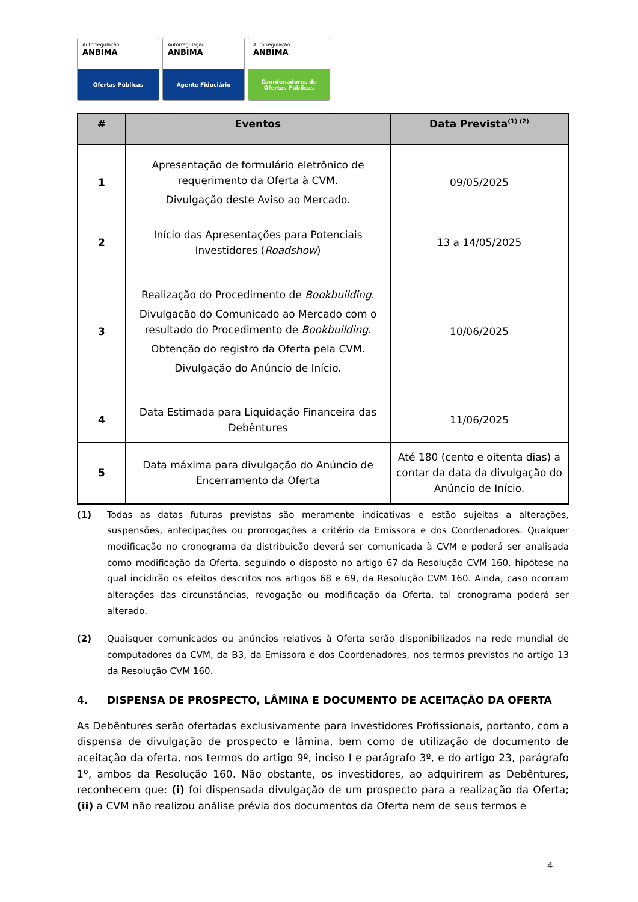Autorregulação
ANBIMA
Ofertas Públicas
Autorregulação
ANBIMA
Agente Fiduciário
Autorregulação
ANBIMA
Coordenadores de
Ofertas Públicas
| # | Eventos | Data Prevista<sup>(1) (2)</sup> |
| --- | --- | --- |
| 1 | Apresentação de formulário eletrônico de requerimento da Oferta à CVM. Divulgação deste Aviso ao Mercado. | 09/05/2025 |
| 2 | Início das Apresentações para Potenciais Investidores ( Roadshow ) | 13 a 14/05/2025 |
| 3 | Realização do Procedimento de Bookbuilding . Divulgação do Comunicado ao Mercado com o resultado do Procedimento de Bookbuilding . Obtenção do registro da Oferta pela CVM. Divulgação do Anúncio de Início. | 10/06/2025 |
| 4 | Data Estimada para Liquidação Financeira das Debêntures | 11/06/2025 |
| 5 | Data máxima para divulgação do Anúncio de Encerramento da Oferta | Até 180 (cento e oitenta dias) a contar da data da divulgação do Anúncio de Início. |
(1) Todas as datas futuras previstas são meramente indicativas e estão sujeitas a alterações, suspensões, antecipações ou prorrogações a critério da Emissora e dos Coordenadores. Qualquer modificação no cronograma da distribuição deverá ser comunicada à CVM e poderá ser analisada como modificação da Oferta, seguindo o disposto no artigo 67 da Resolução CVM 160, hipótese na qual incidirão os efeitos descritos nos artigos 68 e 69, da Resolução CVM 160. Ainda, caso ocorram alterações das circunstâncias, revogação ou modificação da Oferta, tal cronograma poderá ser alterado.
(2) Quaisquer comunicados ou anúncios relativos à Oferta serão disponibilizados na rede mundial de computadores da CVM, da B3, da Emissora e dos Coordenadores, nos termos previstos no artigo 13 da Resolução CVM 160.
4. DISPENSA DE PROSPECTO, LÂMINA E DOCUMENTO DE ACEITAÇÃO DA OFERTA
As Debêntures serão ofertadas exclusivamente para Investidores Profissionais, portanto, com a dispensa de divulgação de prospecto e lâmina, bem como de utilização de documento de aceitação da oferta, nos termos do artigo 9º, inciso I e parágrafo 3º, e do artigo 23, parágrafo 1º, ambos da Resolução 160. Não obstante, os investidores, ao adquirirem as Debêntures, reconhecem que: (i) foi dispensada divulgação de um prospecto para a realização da Oferta; (ii) a CVM não realizou análise prévia dos documentos da Oferta nem de seus termos e
4